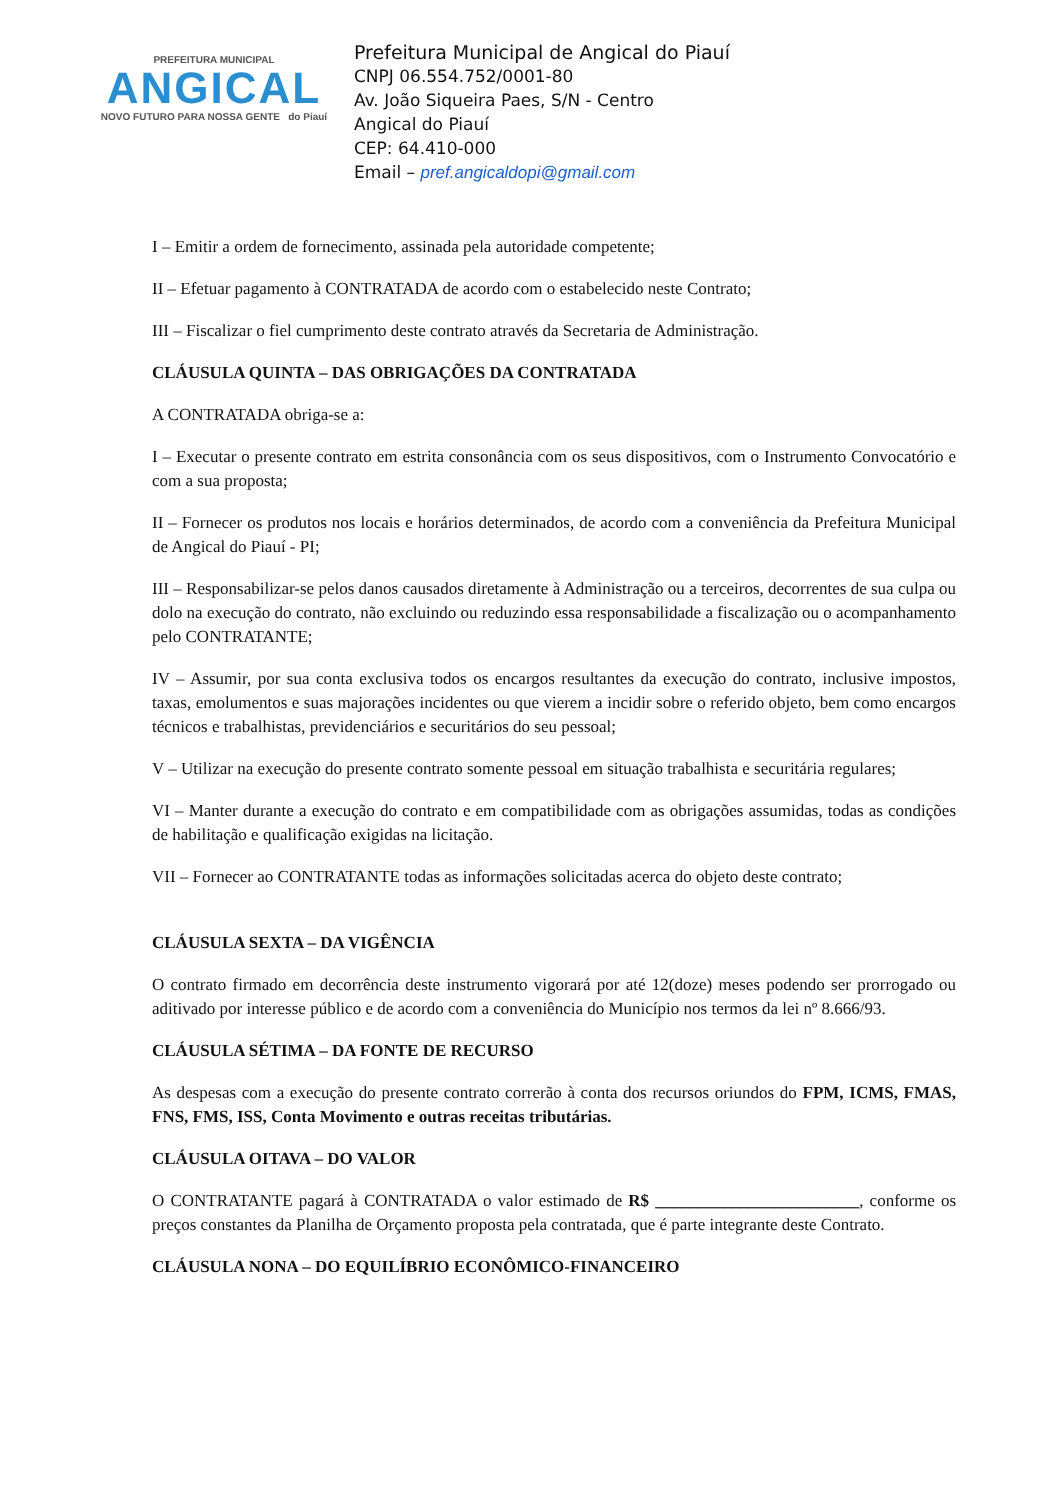PREFEITURA MUNICIPAL
ANGICAL
NOVO FUTURO PARA NOSSA GENTE do Piauí
Prefeitura Municipal de Angical do Piauí
CNPJ 06.554.752/0001-80
Av. João Siqueira Paes, S/N - Centro
Angical do Piauí
CEP: 64.410-000
Email – pref.angicaldopi@gmail.com
I – Emitir a ordem de fornecimento, assinada pela autoridade competente;
II – Efetuar pagamento à CONTRATADA de acordo com o estabelecido neste Contrato;
III – Fiscalizar o fiel cumprimento deste contrato através da Secretaria de Administração.
CLÁUSULA QUINTA – DAS OBRIGAÇÕES DA CONTRATADA
A CONTRATADA obriga-se a:
I – Executar o presente contrato em estrita consonância com os seus dispositivos, com o Instrumento Convocatório e com a sua proposta;
II – Fornecer os produtos nos locais e horários determinados, de acordo com a conveniência da Prefeitura Municipal de Angical do Piauí - PI;
III – Responsabilizar-se pelos danos causados diretamente à Administração ou a terceiros, decorrentes de sua culpa ou dolo na execução do contrato, não excluindo ou reduzindo essa responsabilidade a fiscalização ou o acompanhamento pelo CONTRATANTE;
IV – Assumir, por sua conta exclusiva todos os encargos resultantes da execução do contrato, inclusive impostos, taxas, emolumentos e suas majorações incidentes ou que vierem a incidir sobre o referido objeto, bem como encargos técnicos e trabalhistas, previdenciários e securitários do seu pessoal;
V – Utilizar na execução do presente contrato somente pessoal em situação trabalhista e securitária regulares;
VI – Manter durante a execução do contrato e em compatibilidade com as obrigações assumidas, todas as condições de habilitação e qualificação exigidas na licitação.
VII – Fornecer ao CONTRATANTE todas as informações solicitadas acerca do objeto deste contrato;
CLÁUSULA SEXTA – DA VIGÊNCIA
O contrato firmado em decorrência deste instrumento vigorará por até 12(doze) meses podendo ser prorrogado ou aditivado por interesse público e de acordo com a conveniência do Município nos termos da lei nº 8.666/93.
CLÁUSULA SÉTIMA – DA FONTE DE RECURSO
As despesas com a execução do presente contrato correrão à conta dos recursos oriundos do FPM, ICMS, FMAS, FNS, FMS, ISS, Conta Movimento e outras receitas tributárias.
CLÁUSULA OITAVA – DO VALOR
O CONTRATANTE pagará à CONTRATADA o valor estimado de R$ ________________________, conforme os preços constantes da Planilha de Orçamento proposta pela contratada, que é parte integrante deste Contrato.
CLÁUSULA NONA – DO EQUILÍBRIO ECONÔMICO-FINANCEIRO